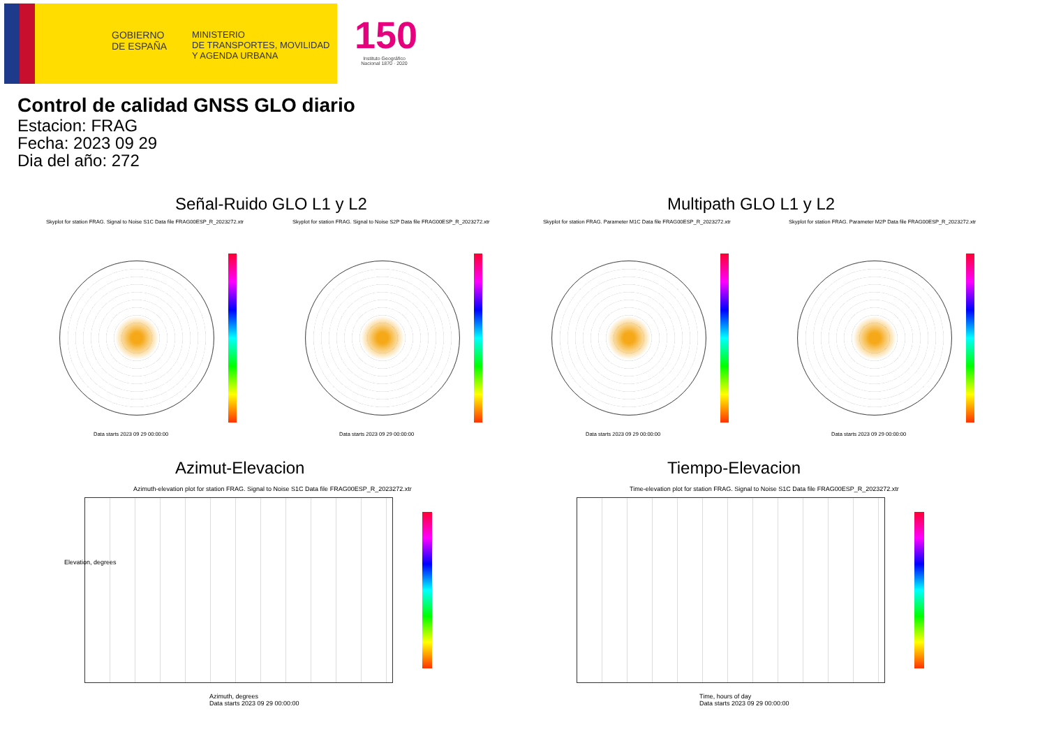GOBIERNO
DE ESPAÑA
MINISTERIO
DE TRANSPORTES, MOVILIDAD
Y AGENDA URBANA
150
Instituto Geográfico Nacional 1870 · 2020
Control de calidad GNSS GLO diario
Estacion: FRAG
Fecha: 2023 09 29
Dia del año: 272
Señal-Ruido GLO L1 y L2 Multipath GLO L1 y L2
Skyplot for station FRAG. Signal to Noise S1C Data file FRAG00ESP_R_2023272.xtr
Skyplot for station FRAG. Signal to Noise S2P Data file FRAG00ESP_R_2023272.xtr
Skyplot for station FRAG. Parameter M1C Data file FRAG00ESP_R_2023272.xtr
Skyplot for station FRAG. Parameter M2P Data file FRAG00ESP_R_2023272.xtr
Data starts 2023 09 29 00:00:00
Data starts 2023 09 29 00:00:00
Data starts 2023 09 29 00:00:00
Data starts 2023 09 29 00:00:00
Azimut-Elevacion Tiempo-Elevacion
Azimuth-elevation plot for station FRAG. Signal to Noise S1C Data file FRAG00ESP_R_2023272.xtr
Time-elevation plot for station FRAG. Signal to Noise S1C Data file FRAG00ESP_R_2023272.xtr
Elevation, degrees
Azimuth, degrees
Data starts 2023 09 29 00:00:00
Time, hours of day
Data starts 2023 09 29 00:00:00